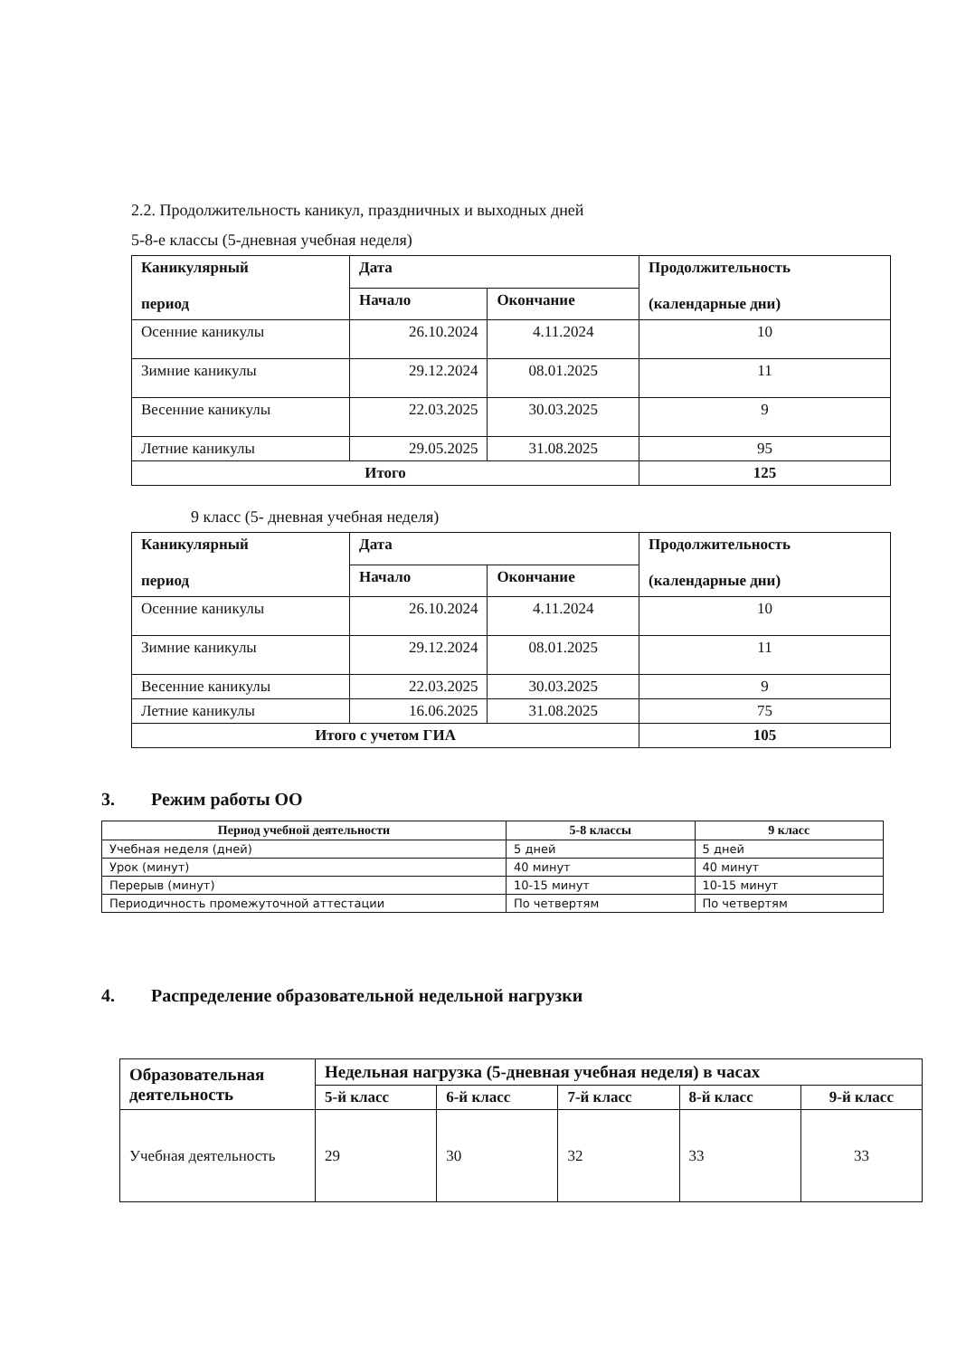2.2. Продолжительность каникул, праздничных и выходных дней
5-8-е классы (5-дневная учебная неделя)
| Каникулярный период | Дата | | Продолжительность (календарные дни) |
| --- | --- | --- | --- |
| | Начало | Окончание | |
| Осенние каникулы | 26.10.2024 | 4.11.2024 | 10 |
| Зимние каникулы | 29.12.2024 | 08.01.2025 | 11 |
| Весенние каникулы | 22.03.2025 | 30.03.2025 | 9 |
| Летние каникулы | 29.05.2025 | 31.08.2025 | 95 |
| Итого | | | 125 |
9 класс (5- дневная учебная неделя)
| Каникулярный период | Дата | | Продолжительность (календарные дни) |
| --- | --- | --- | --- |
| | Начало | Окончание | |
| Осенние каникулы | 26.10.2024 | 4.11.2024 | 10 |
| Зимние каникулы | 29.12.2024 | 08.01.2025 | 11 |
| Весенние каникулы | 22.03.2025 | 30.03.2025 | 9 |
| Летние каникулы | 16.06.2025 | 31.08.2025 | 75 |
| Итого с учетом ГИА | | | 105 |
3. Режим работы ОО
| Период учебной деятельности | 5-8 классы | 9 класс |
| --- | --- | --- |
| Учебная неделя (дней) | 5 дней | 5 дней |
| Урок (минут) | 40 минут | 40 минут |
| Перерыв (минут) | 10-15 минут | 10-15 минут |
| Периодичность промежуточной аттестации | По четвертям | По четвертям |
4. Распределение образовательной недельной нагрузки
| Образовательная деятельность | Недельная нагрузка (5-дневная учебная неделя) в часах | | | | |
| --- | --- | --- | --- | --- | --- |
| | 5-й класс | 6-й класс | 7-й класс | 8-й класс | 9-й класс |
| Учебная деятельность | 29 | 30 | 32 | 33 | 33 |